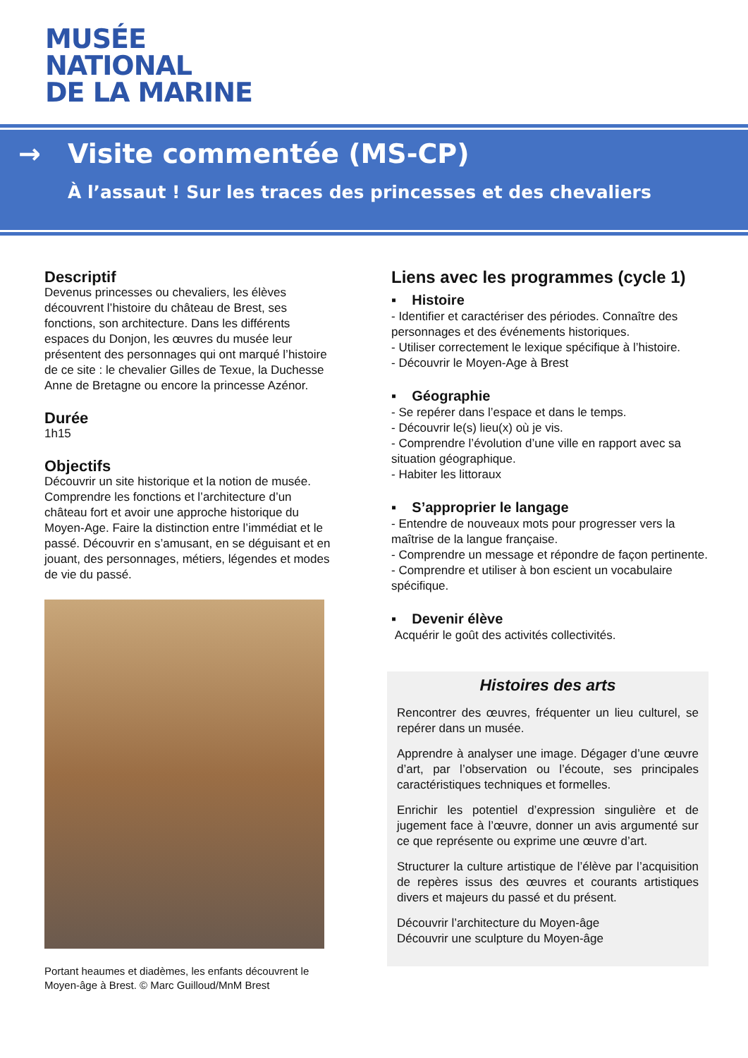MUSÉE
NATIONAL
DE LA MARINE
→ Visite commentée (MS-CP)
À l’assaut ! Sur les traces des princesses et des chevaliers
Descriptif
Devenus princesses ou chevaliers, les élèves découvrent l’histoire du château de Brest, ses fonctions, son architecture. Dans les différents espaces du Donjon, les œuvres du musée leur présentent des personnages qui ont marqué l’histoire de ce site : le chevalier Gilles de Texue, la Duchesse Anne de Bretagne ou encore la princesse Azénor.
Durée
1h15
Objectifs
Découvrir un site historique et la notion de musée. Comprendre les fonctions et l’architecture d’un château fort et avoir une approche historique du Moyen-Age. Faire la distinction entre l’immédiat et le passé. Découvrir en s’amusant, en se déguisant et en jouant, des personnages, métiers, légendes et modes de vie du passé.
Portant heaumes et diadèmes, les enfants découvrent le Moyen-âge à Brest. © Marc Guilloud/MnM Brest
Liens avec les programmes (cycle 1)
▪ Histoire
- Identifier et caractériser des périodes. Connaître des personnages et des événements historiques.
- Utiliser correctement le lexique spécifique à l’histoire.
- Découvrir le Moyen-Age à Brest
▪ Géographie
- Se repérer dans l’espace et dans le temps.
- Découvrir le(s) lieu(x) où je vis.
- Comprendre l’évolution d’une ville en rapport avec sa situation géographique.
- Habiter les littoraux
▪ S’approprier le langage
- Entendre de nouveaux mots pour progresser vers la maîtrise de la langue française.
- Comprendre un message et répondre de façon pertinente.
- Comprendre et utiliser à bon escient un vocabulaire spécifique.
▪ Devenir élève
Acquérir le goût des activités collectivités.
Histoires des arts
Rencontrer des œuvres, fréquenter un lieu culturel, se repérer dans un musée.
Apprendre à analyser une image. Dégager d’une œuvre d’art, par l’observation ou l’écoute, ses principales caractéristiques techniques et formelles.
Enrichir les potentiel d’expression singulière et de jugement face à l’œuvre, donner un avis argumenté sur ce que représente ou exprime une œuvre d’art.
Structurer la culture artistique de l’élève par l’acquisition de repères issus des œuvres et courants artistiques divers et majeurs du passé et du présent.
Découvrir l’architecture du Moyen-âge
Découvrir une sculpture du Moyen-âge